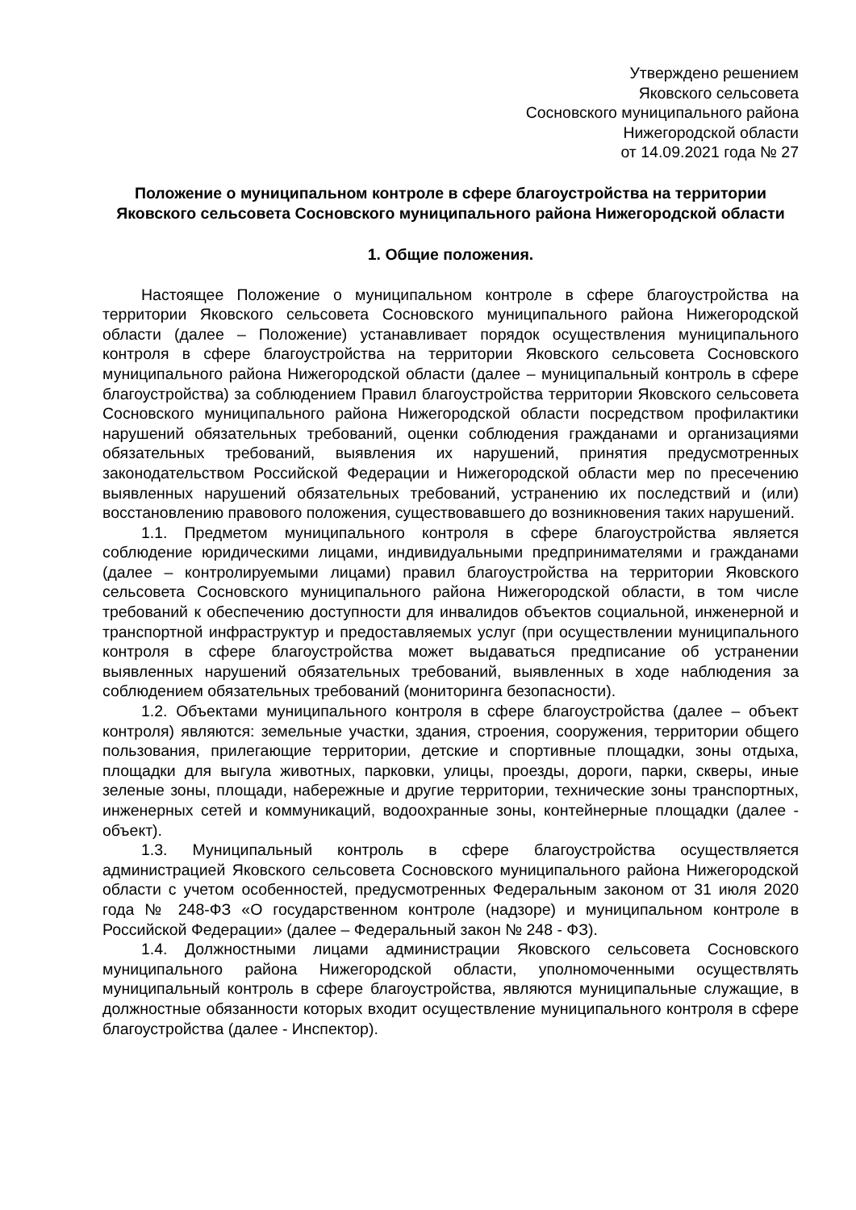Утверждено решением
Яковского сельсовета
Сосновского муниципального района
Нижегородской области
от 14.09.2021 года № 27
Положение о муниципальном контроле в сфере благоустройства на территории Яковского сельсовета Сосновского муниципального района Нижегородской области
1. Общие положения.
Настоящее Положение о муниципальном контроле в сфере благоустройства на территории Яковского сельсовета Сосновского муниципального района Нижегородской области (далее – Положение) устанавливает порядок осуществления муниципального контроля в сфере благоустройства на территории Яковского сельсовета Сосновского муниципального района Нижегородской области (далее – муниципальный контроль в сфере благоустройства) за соблюдением Правил благоустройства территории Яковского сельсовета Сосновского муниципального района Нижегородской области посредством профилактики нарушений обязательных требований, оценки соблюдения гражданами и организациями обязательных требований, выявления их нарушений, принятия предусмотренных законодательством Российской Федерации и Нижегородской области мер по пресечению выявленных нарушений обязательных требований, устранению их последствий и (или) восстановлению правового положения, существовавшего до возникновения таких нарушений.
1.1. Предметом муниципального контроля в сфере благоустройства является соблюдение юридическими лицами, индивидуальными предпринимателями и гражданами (далее – контролируемыми лицами) правил благоустройства на территории Яковского сельсовета Сосновского муниципального района Нижегородской области, в том числе требований к обеспечению доступности для инвалидов объектов социальной, инженерной и транспортной инфраструктур и предоставляемых услуг (при осуществлении муниципального контроля в сфере благоустройства может выдаваться предписание об устранении выявленных нарушений обязательных требований, выявленных в ходе наблюдения за соблюдением обязательных требований (мониторинга безопасности).
1.2. Объектами муниципального контроля в сфере благоустройства (далее – объект контроля) являются: земельные участки, здания, строения, сооружения, территории общего пользования, прилегающие территории, детские и спортивные площадки, зоны отдыха, площадки для выгула животных, парковки, улицы, проезды, дороги, парки, скверы, иные зеленые зоны, площади, набережные и другие территории, технические зоны транспортных, инженерных сетей и коммуникаций, водоохранные зоны, контейнерные площадки (далее - объект).
1.3. Муниципальный контроль в сфере благоустройства осуществляется администрацией Яковского сельсовета Сосновского муниципального района Нижегородской области с учетом особенностей, предусмотренных Федеральным законом от 31 июля 2020 года № 248-ФЗ «О государственном контроле (надзоре) и муниципальном контроле в Российской Федерации» (далее – Федеральный закон № 248 - ФЗ).
1.4. Должностными лицами администрации Яковского сельсовета Сосновского муниципального района Нижегородской области, уполномоченными осуществлять муниципальный контроль в сфере благоустройства, являются муниципальные служащие, в должностные обязанности которых входит осуществление муниципального контроля в сфере благоустройства (далее - Инспектор).